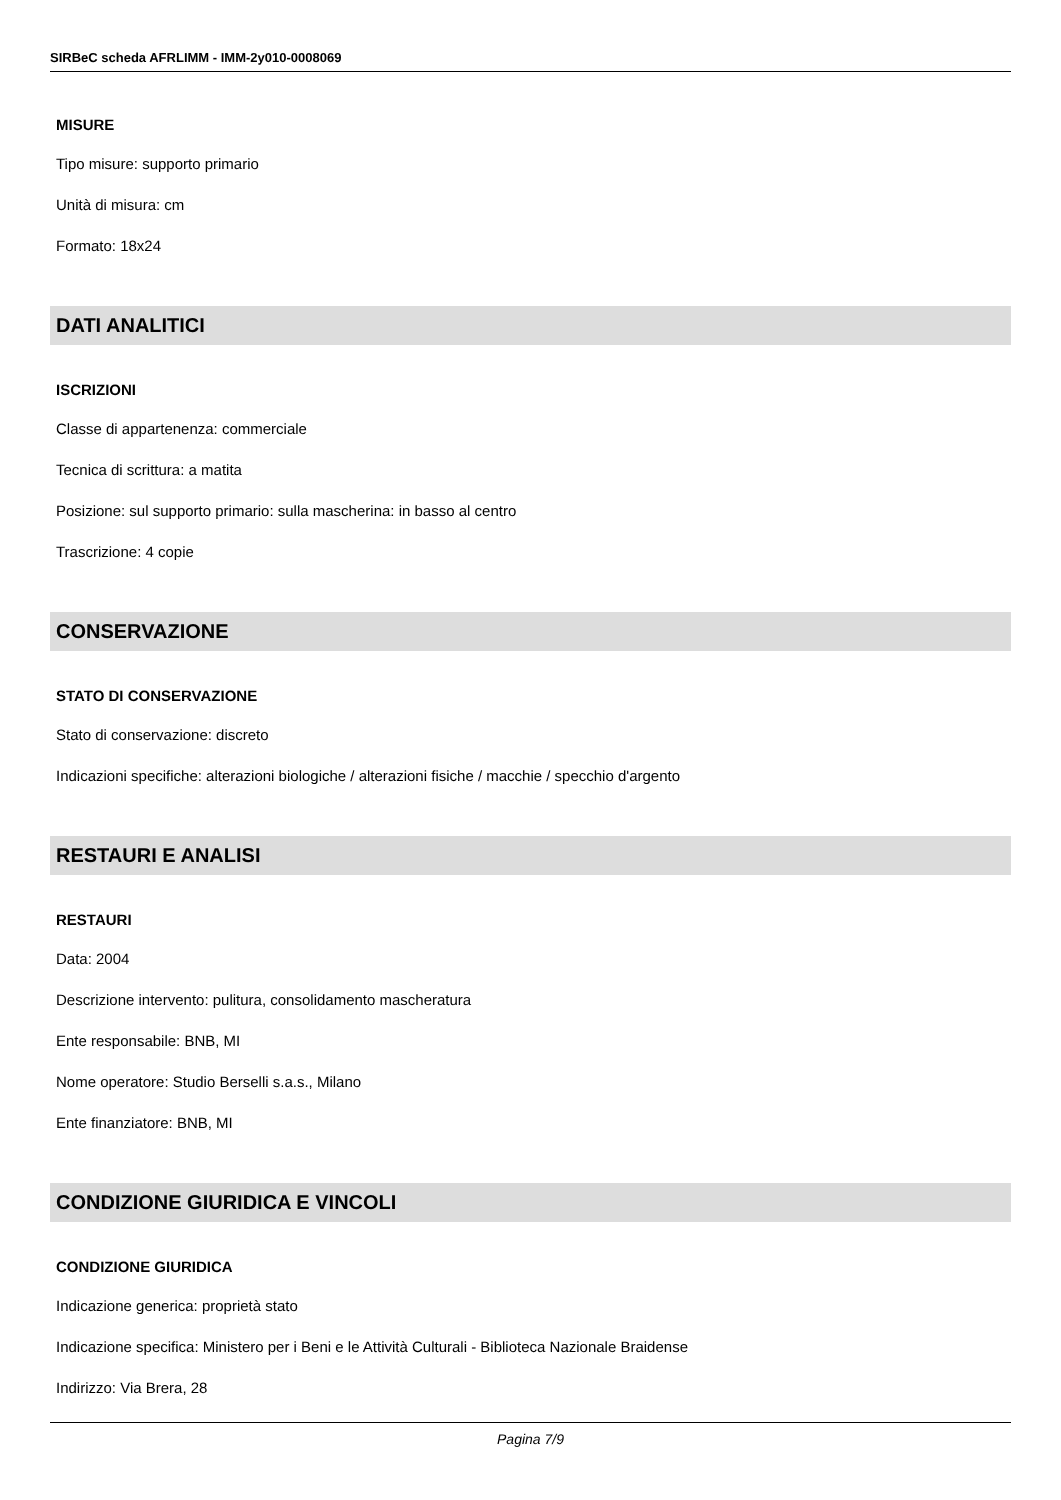SIRBeC scheda AFRLIMM - IMM-2y010-0008069
MISURE
Tipo misure: supporto primario
Unità di misura: cm
Formato: 18x24
DATI ANALITICI
ISCRIZIONI
Classe di appartenenza: commerciale
Tecnica di scrittura: a matita
Posizione: sul supporto primario: sulla mascherina: in basso al centro
Trascrizione: 4 copie
CONSERVAZIONE
STATO DI CONSERVAZIONE
Stato di conservazione: discreto
Indicazioni specifiche: alterazioni biologiche / alterazioni fisiche / macchie / specchio d'argento
RESTAURI E ANALISI
RESTAURI
Data: 2004
Descrizione intervento: pulitura, consolidamento mascheratura
Ente responsabile: BNB, MI
Nome operatore: Studio Berselli s.a.s., Milano
Ente finanziatore: BNB, MI
CONDIZIONE GIURIDICA E VINCOLI
CONDIZIONE GIURIDICA
Indicazione generica: proprietà stato
Indicazione specifica: Ministero per i Beni e le Attività Culturali - Biblioteca Nazionale Braidense
Indirizzo: Via Brera, 28
Pagina 7/9